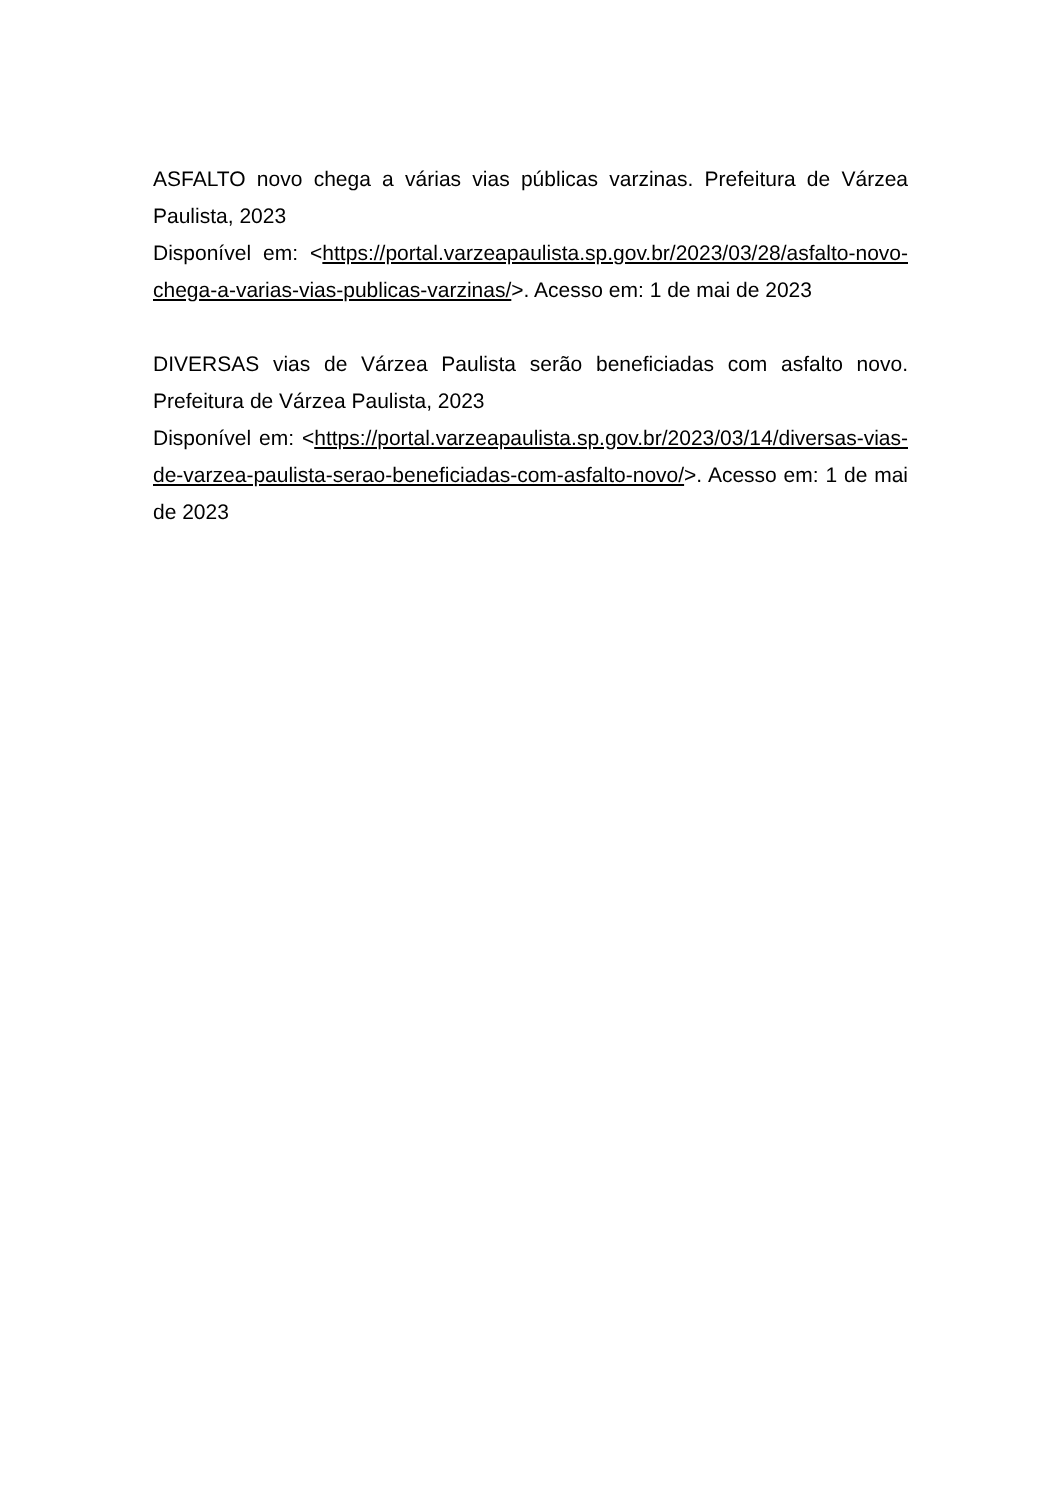ASFALTO novo chega a várias vias públicas varzinas. Prefeitura de Várzea Paulista, 2023
Disponível em: <https://portal.varzeapaulista.sp.gov.br/2023/03/28/asfalto-novo-chega-a-varias-vias-publicas-varzinas/>. Acesso em: 1 de mai de 2023
DIVERSAS vias de Várzea Paulista serão beneficiadas com asfalto novo. Prefeitura de Várzea Paulista, 2023
Disponível em: <https://portal.varzeapaulista.sp.gov.br/2023/03/14/diversas-vias-de-varzea-paulista-serao-beneficiadas-com-asfalto-novo/>. Acesso em: 1 de mai de 2023